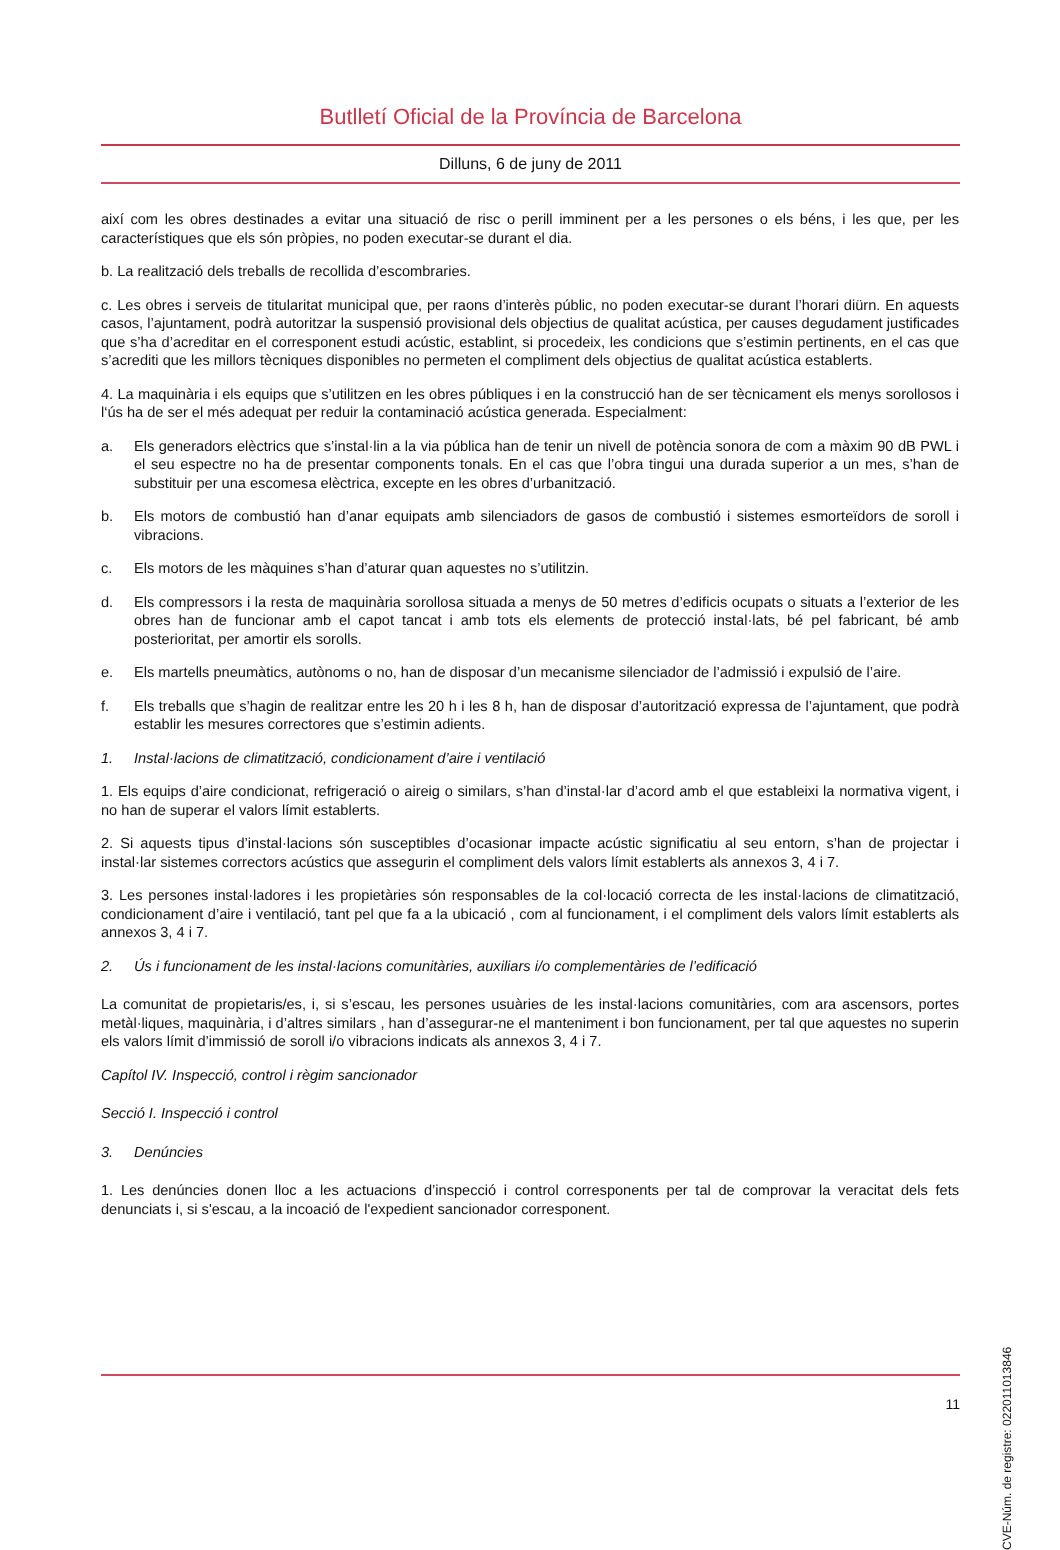Butlletí Oficial de la Província de Barcelona
Dilluns, 6 de juny de 2011
així com les obres destinades a evitar una situació de risc o perill imminent per a les persones o els béns, i les que, per les característiques que els són pròpies, no poden executar-se durant el dia.
b. La realització dels treballs de recollida d’escombraries.
c. Les obres i serveis de titularitat municipal que, per raons d’interès públic, no poden executar-se durant l’horari diürn. En aquests casos, l’ajuntament, podrà autoritzar la suspensió provisional dels objectius de qualitat acústica, per causes degudament justificades que s’ha d’acreditar en el corresponent estudi acústic, establint, si procedeix, les condicions que s’estimin pertinents, en el cas que s’acrediti que les millors tècniques disponibles no permeten el compliment dels objectius de qualitat acústica establerts.
4. La maquinària i els equips que s’utilitzen en les obres públiques i en la construcció han de ser tècnicament els menys sorollosos i l‘ús ha de ser el més adequat per reduir la contaminació acústica generada. Especialment:
a. Els generadors elèctrics que s’instal·lin a la via pública han de tenir un nivell de potència sonora de com a màxim 90 dB PWL i el seu espectre no ha de presentar components tonals. En el cas que l’obra tingui una durada superior a un mes, s’han de substituir per una escomesa elèctrica, excepte en les obres d’urbanització.
b. Els motors de combustió han d’anar equipats amb silenciadors de gasos de combustió i sistemes esmorteïdors de soroll i vibracions.
c. Els motors de les màquines s’han d’aturar quan aquestes no s’utilitzin.
d. Els compressors i la resta de maquinària sorollosa situada a menys de 50 metres d’edificis ocupats o situats a l’exterior de les obres han de funcionar amb el capot tancat i amb tots els elements de protecció instal·lats, bé pel fabricant, bé amb posterioritat, per amortir els sorolls.
e. Els martells pneumàtics, autònoms o no, han de disposar d’un mecanisme silenciador de l’admissió i expulsió de l’aire.
f. Els treballs que s’hagin de realitzar entre les 20 h i les 8 h, han de disposar d’autorització expressa de l’ajuntament, que podrà establir les mesures correctores que s’estimin adients.
1. Instal·lacions de climatització, condicionament d’aire i ventilació
1. Els equips d’aire condicionat, refrigeració o aireig o similars, s’han d’instal·lar d’acord amb el que estableixi la normativa vigent, i no han de superar el valors límit establerts.
2. Si aquests tipus d’instal·lacions són susceptibles d’ocasionar impacte acústic significatiu al seu entorn, s’han de projectar i instal·lar sistemes correctors acústics que assegurin el compliment dels valors límit establerts als annexos 3, 4 i 7.
3. Les persones instal·ladores i les propietàries són responsables de la col·locació correcta de les instal·lacions de climatització, condicionament d’aire i ventilació, tant pel que fa a la ubicació , com al funcionament, i el compliment dels valors límit establerts als annexos 3, 4 i 7.
2. Ús i funcionament de les instal·lacions comunitàries, auxiliars i/o complementàries de l’edificació
La comunitat de propietaris/es, i, si s’escau, les persones usuàries de les instal·lacions comunitàries, com ara ascensors, portes metàl·liques, maquinària, i d’altres similars , han d’assegurar-ne el manteniment i bon funcionament, per tal que aquestes no superin els valors límit d’immissió de soroll i/o vibracions indicats als annexos 3, 4 i 7.
Capítol IV. Inspecció, control i règim sancionador
Secció I. Inspecció i control
3. Denúncies
1. Les denúncies donen lloc a les actuacions d’inspecció i control corresponents per tal de comprovar la veracitat dels fets denunciats i, si s'escau, a la incoació de l'expedient sancionador corresponent.
CVE-Núm. de registre: 022011013846
11